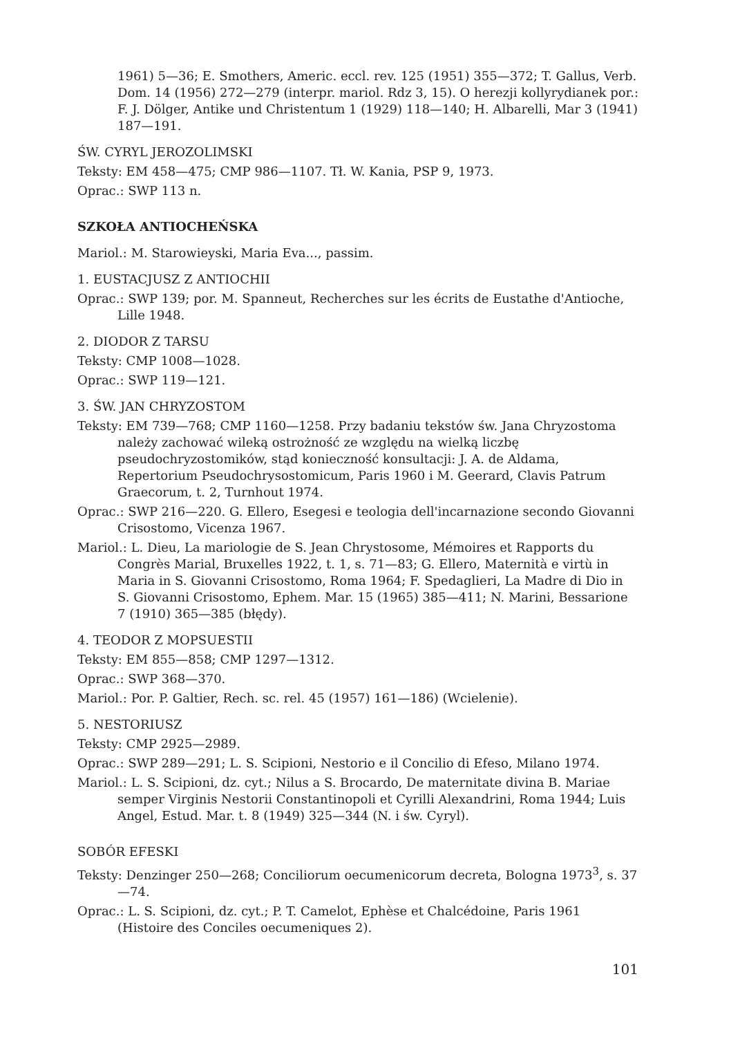1961) 5—36; E. Smothers, Americ. eccl. rev. 125 (1951) 355—372; T. Gallus, Verb. Dom. 14 (1956) 272—279 (interpr. mariol. Rdz 3, 15). O herezji kollyrydianek por.: F. J. Dölger, Antike und Christentum 1 (1929) 118—140; H. Albarelli, Mar 3 (1941) 187—191.
ŚW. CYRYL JEROZOLIMSKI
Teksty: EM 458—475; CMP 986—1107. Tł. W. Kania, PSP 9, 1973.
Oprac.: SWP 113 n.
SZKOŁA ANTIOCHEŃSKA
Mariol.: M. Starowieyski, Maria Eva..., passim.
1. EUSTACJUSZ Z ANTIOCHII
Oprac.: SWP 139; por. M. Spanneut, Recherches sur les écrits de Eustathe d'Antioche, Lille 1948.
2. DIODOR Z TARSU
Teksty: CMP 1008—1028.
Oprac.: SWP 119—121.
3. ŚW. JAN CHRYZOSTOM
Teksty: EM 739—768; CMP 1160—1258. Przy badaniu tekstów św. Jana Chryzostoma należy zachować wileką ostrożność ze względu na wielką liczbę pseudochryzostomików, stąd konieczność konsultacji: J. A. de Aldama, Repertorium Pseudochrysostomicum, Paris 1960 i M. Geerard, Clavis Patrum Graecorum, t. 2, Turnhout 1974.
Oprac.: SWP 216—220. G. Ellero, Esegesi e teologia dell'incarnazione secondo Giovanni Crisostomo, Vicenza 1967.
Mariol.: L. Dieu, La mariologie de S. Jean Chrystosome, Mémoires et Rapports du Congrès Marial, Bruxelles 1922, t. 1, s. 71—83; G. Ellero, Maternità e virtù in Maria in S. Giovanni Crisostomo, Roma 1964; F. Spedaglieri, La Madre di Dio in S. Giovanni Crisostomo, Ephem. Mar. 15 (1965) 385—411; N. Marini, Bessarione 7 (1910) 365—385 (błędy).
4. TEODOR Z MOPSUESTII
Teksty: EM 855—858; CMP 1297—1312.
Oprac.: SWP 368—370.
Mariol.: Por. P. Galtier, Rech. sc. rel. 45 (1957) 161—186) (Wcielenie).
5. NESTORIUSZ
Teksty: CMP 2925—2989.
Oprac.: SWP 289—291; L. S. Scipioni, Nestorio e il Concilio di Efeso, Milano 1974.
Mariol.: L. S. Scipioni, dz. cyt.; Nilus a S. Brocardo, De maternitate divina B. Mariae semper Virginis Nestorii Constantinopoli et Cyrilli Alexandrini, Roma 1944; Luis Angel, Estud. Mar. t. 8 (1949) 325—344 (N. i św. Cyryl).
SOBÓR EFESKI
Teksty: Denzinger 250—268; Conciliorum oecumenicorum decreta, Bologna 1973<sup>3</sup>, s. 37—74.
Oprac.: L. S. Scipioni, dz. cyt.; P. T. Camelot, Ephèse et Chalcédoine, Paris 1961 (Histoire des Conciles oecumeniques 2).
101